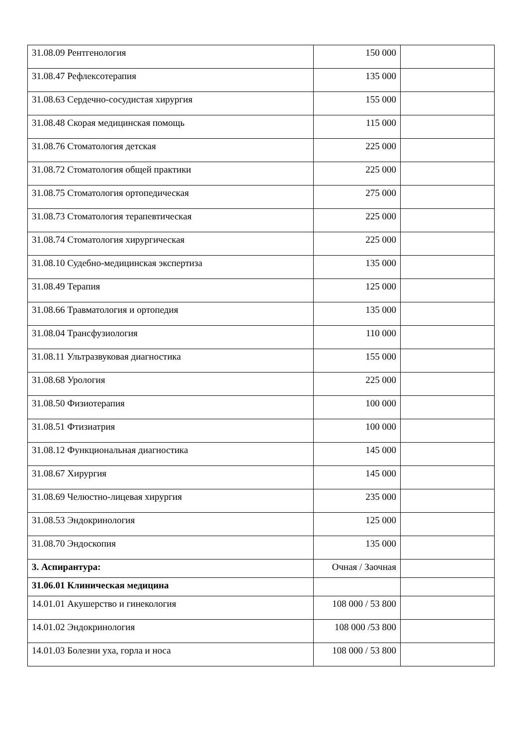| 31.08.09 Рентгенология | 150 000 | |
| 31.08.47 Рефлексотерапия | 135 000 | |
| 31.08.63 Сердечно-сосудистая хирургия | 155 000 | |
| 31.08.48 Скорая медицинская помощь | 115 000 | |
| 31.08.76 Стоматология детская | 225 000 | |
| 31.08.72 Стоматология общей практики | 225 000 | |
| 31.08.75 Стоматология ортопедическая | 275 000 | |
| 31.08.73 Стоматология терапевтическая | 225 000 | |
| 31.08.74 Стоматология хирургическая | 225 000 | |
| 31.08.10 Судебно-медицинская экспертиза | 135 000 | |
| 31.08.49 Терапия | 125 000 | |
| 31.08.66 Травматология и ортопедия | 135 000 | |
| 31.08.04 Трансфузиология | 110 000 | |
| 31.08.11 Ультразвуковая диагностика | 155 000 | |
| 31.08.68 Урология | 225 000 | |
| 31.08.50 Физиотерапия | 100 000 | |
| 31.08.51 Фтизиатрия | 100 000 | |
| 31.08.12 Функциональная диагностика | 145 000 | |
| 31.08.67 Хирургия | 145 000 | |
| 31.08.69 Челюстно-лицевая хирургия | 235 000 | |
| 31.08.53 Эндокринология | 125 000 | |
| 31.08.70 Эндоскопия | 135 000 | |
| 3. Аспирантура: | Очная / Заочная | |
| 31.06.01 Клиническая медицина | | |
| 14.01.01 Акушерство и гинекология | 108 000 / 53 800 | |
| 14.01.02 Эндокринология | 108 000 /53 800 | |
| 14.01.03 Болезни уха, горла и носа | 108 000 / 53 800 | |